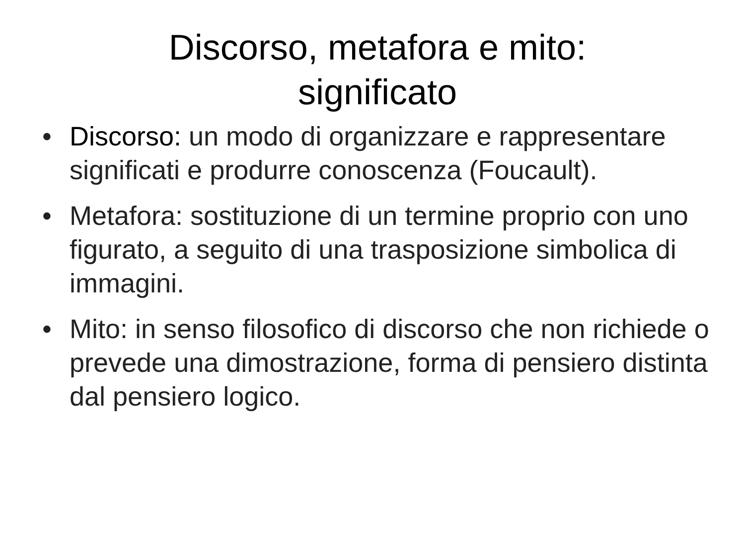Discorso, metafora e mito:
significato
• Discorso: un modo di organizzare e rappresentare significati e produrre conoscenza (Foucault).
• Metafora: sostituzione di un termine proprio con uno figurato, a seguito di una trasposizione simbolica di immagini.
• Mito: in senso filosofico di discorso che non richiede o prevede una dimostrazione, forma di pensiero distinta dal pensiero logico.